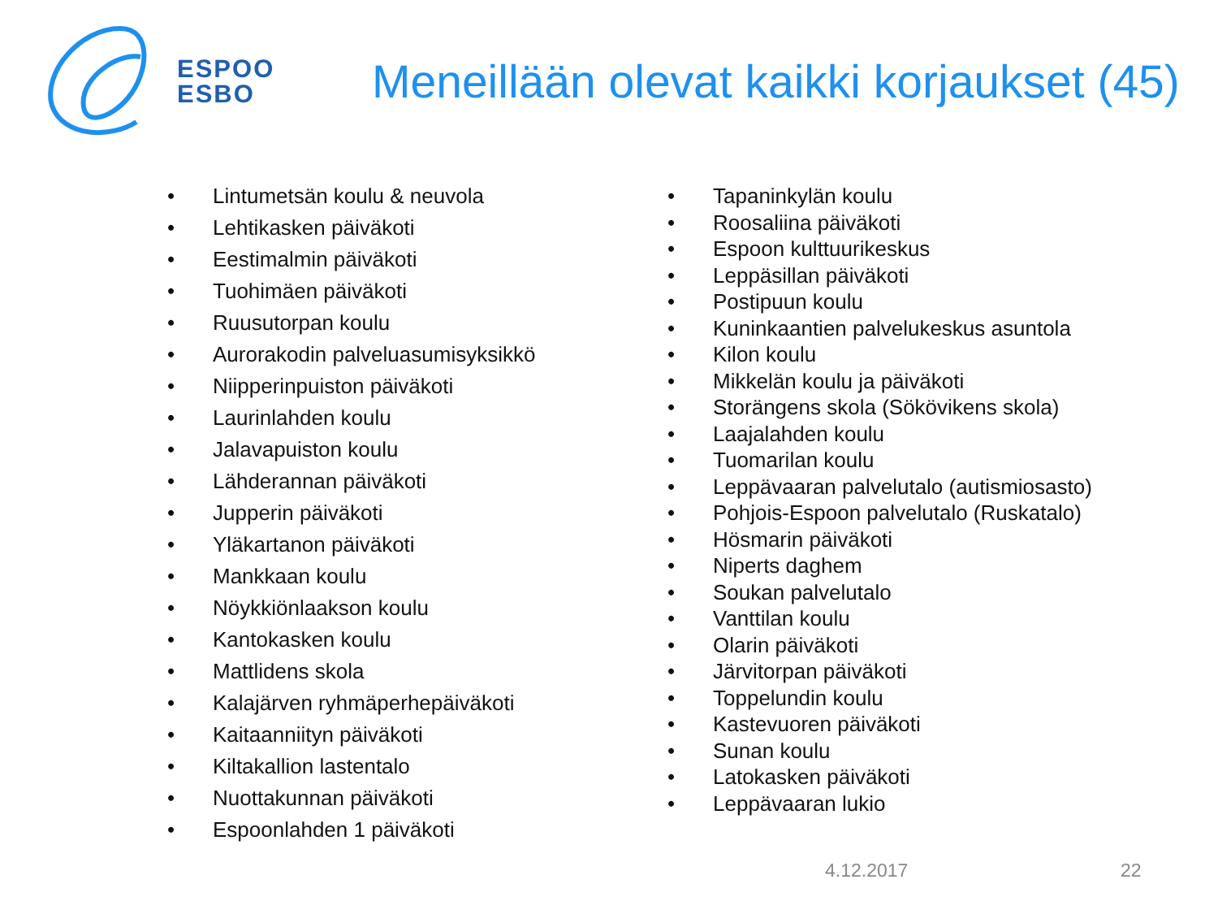ESPOO
ESBO
Meneillään olevat kaikki korjaukset (45)
• Lintumetsän koulu & neuvola
• Lehtikasken päiväkoti
• Eestimalmin päiväkoti
• Tuohimäen päiväkoti
• Ruusutorpan koulu
• Aurorakodin palveluasumisyksikkö
• Niipperinpuiston päiväkoti
• Laurinlahden koulu
• Jalavapuiston koulu
• Lähderannan päiväkoti
• Jupperin päiväkoti
• Yläkartanon päiväkoti
• Mankkaan koulu
• Nöykkiönlaakson koulu
• Kantokasken koulu
• Mattlidens skola
• Kalajärven ryhmäperhepäiväkoti
• Kaitaanniityn päiväkoti
• Kiltakallion lastentalo
• Nuottakunnan päiväkoti
• Espoonlahden 1 päiväkoti
• Tapaninkylän koulu
• Roosaliina päiväkoti
• Espoon kulttuurikeskus
• Leppäsillan päiväkoti
• Postipuun koulu
• Kuninkaantien palvelukeskus asuntola
• Kilon koulu
• Mikkelän koulu ja päiväkoti
• Storängens skola (Sökövikens skola)
• Laajalahden koulu
• Tuomarilan koulu
• Leppävaaran palvelutalo (autismiosasto)
• Pohjois-Espoon palvelutalo (Ruskatalo)
• Hösmarin päiväkoti
• Niperts daghem
• Soukan palvelutalo
• Vanttilan koulu
• Olarin päiväkoti
• Järvitorpan päiväkoti
• Toppelundin koulu
• Kastevuoren päiväkoti
• Sunan koulu
• Latokasken päiväkoti
• Leppävaaran lukio
4.12.2017 22